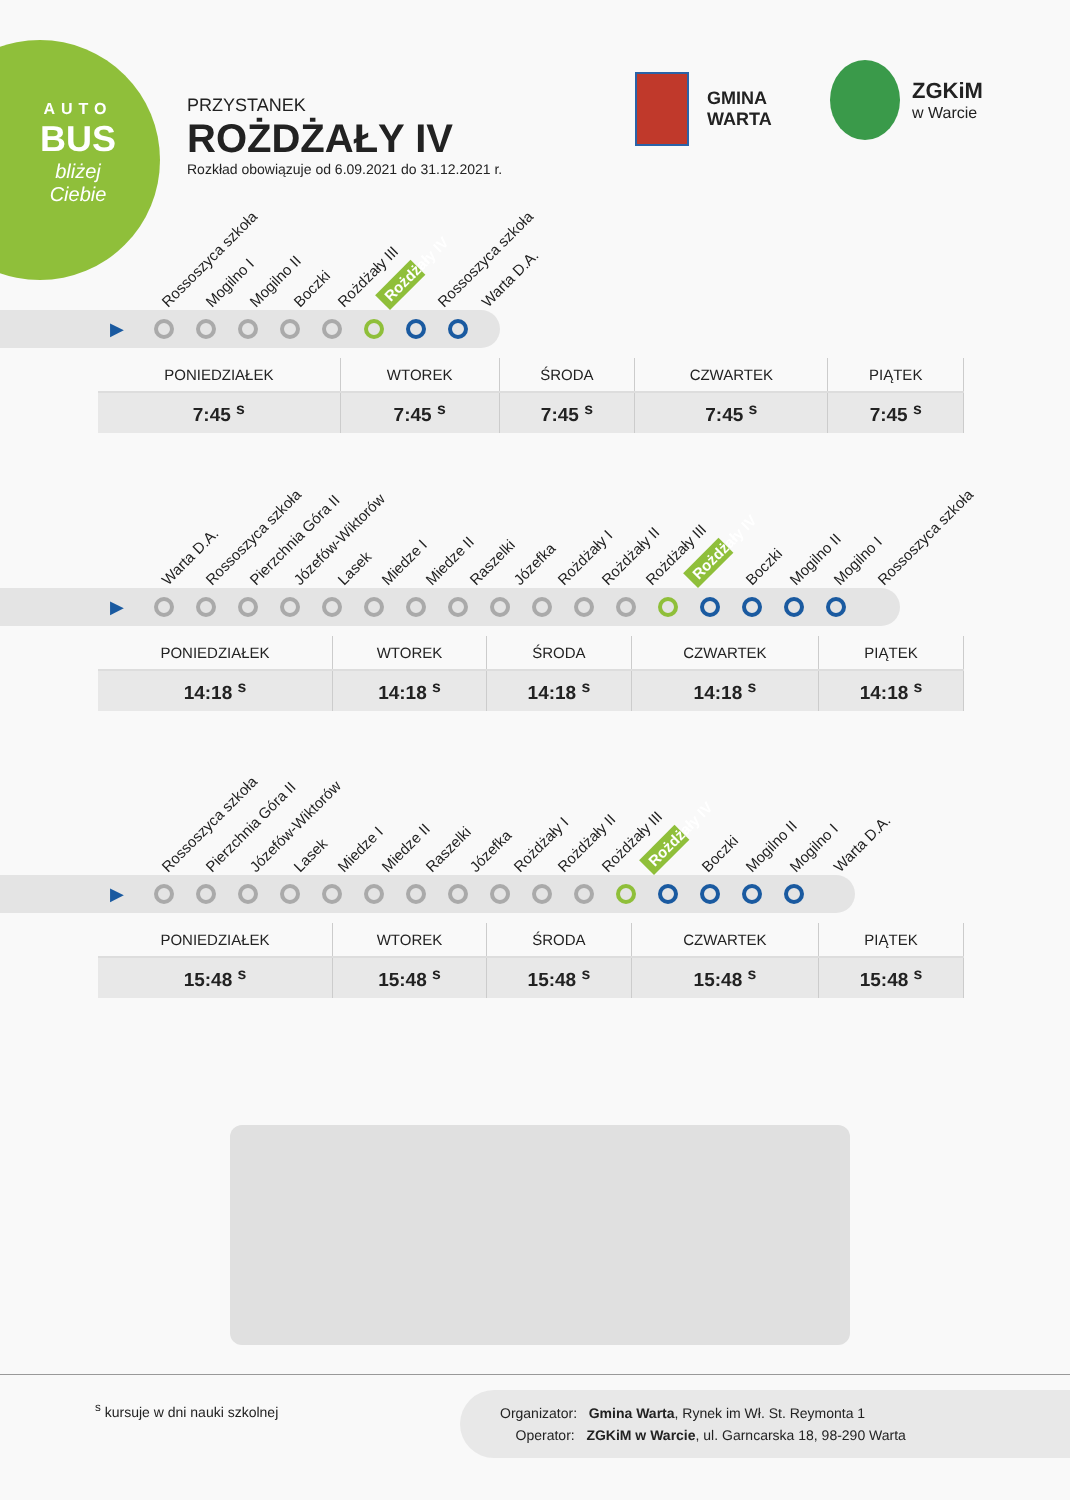AUTO
BUS
bliżej
Ciebie
PRZYSTANEK
ROŻDŻAŁY IV
Rozkład obowiązuje od 6.09.2021 do 31.12.2021 r.
GMINA
WARTA
ZGKiM
w Warcie
Rossoszyca szkoła Mogilno I Mogilno II Boczki Rożdżały III Rożdżały IV Rossoszyca szkoła Warta D.A.
▶
| PONIEDZIAŁEK | WTOREK | ŚRODA | CZWARTEK | PIĄTEK |
| --- | --- | --- | --- | --- |
| 7:45 <sup>s</sup> | 7:45 <sup>s</sup> | 7:45 <sup>s</sup> | 7:45 <sup>s</sup> | 7:45 <sup>s</sup> |
Warta D.A. Rossoszyca szkoła Pierzchnia Góra II Józefów-Wiktorów Lasek Miedze I Miedze II Raszelki Józefka Rożdżały I Rożdżały II Rożdżały III Rożdżały IV Boczki Mogilno II Mogilno I Rossoszyca szkoła
▶
| PONIEDZIAŁEK | WTOREK | ŚRODA | CZWARTEK | PIĄTEK |
| --- | --- | --- | --- | --- |
| 14:18 <sup>s</sup> | 14:18 <sup>s</sup> | 14:18 <sup>s</sup> | 14:18 <sup>s</sup> | 14:18 <sup>s</sup> |
Rossoszyca szkoła Pierzchnia Góra II Józefów-Wiktorów Lasek Miedze I Miedze II Raszelki Józefka Rożdżały I Rożdżały II Rożdżały III Rożdżały IV Boczki Mogilno II Mogilno I Warta D.A.
▶
| PONIEDZIAŁEK | WTOREK | ŚRODA | CZWARTEK | PIĄTEK |
| --- | --- | --- | --- | --- |
| 15:48 <sup>s</sup> | 15:48 <sup>s</sup> | 15:48 <sup>s</sup> | 15:48 <sup>s</sup> | 15:48 <sup>s</sup> |
<sup>s</sup> kursuje w dni nauki szkolnej
Organizator: Gmina Warta, Rynek im Wł. St. Reymonta 1
Operator: ZGKiM w Warcie, ul. Garncarska 18, 98-290 Warta